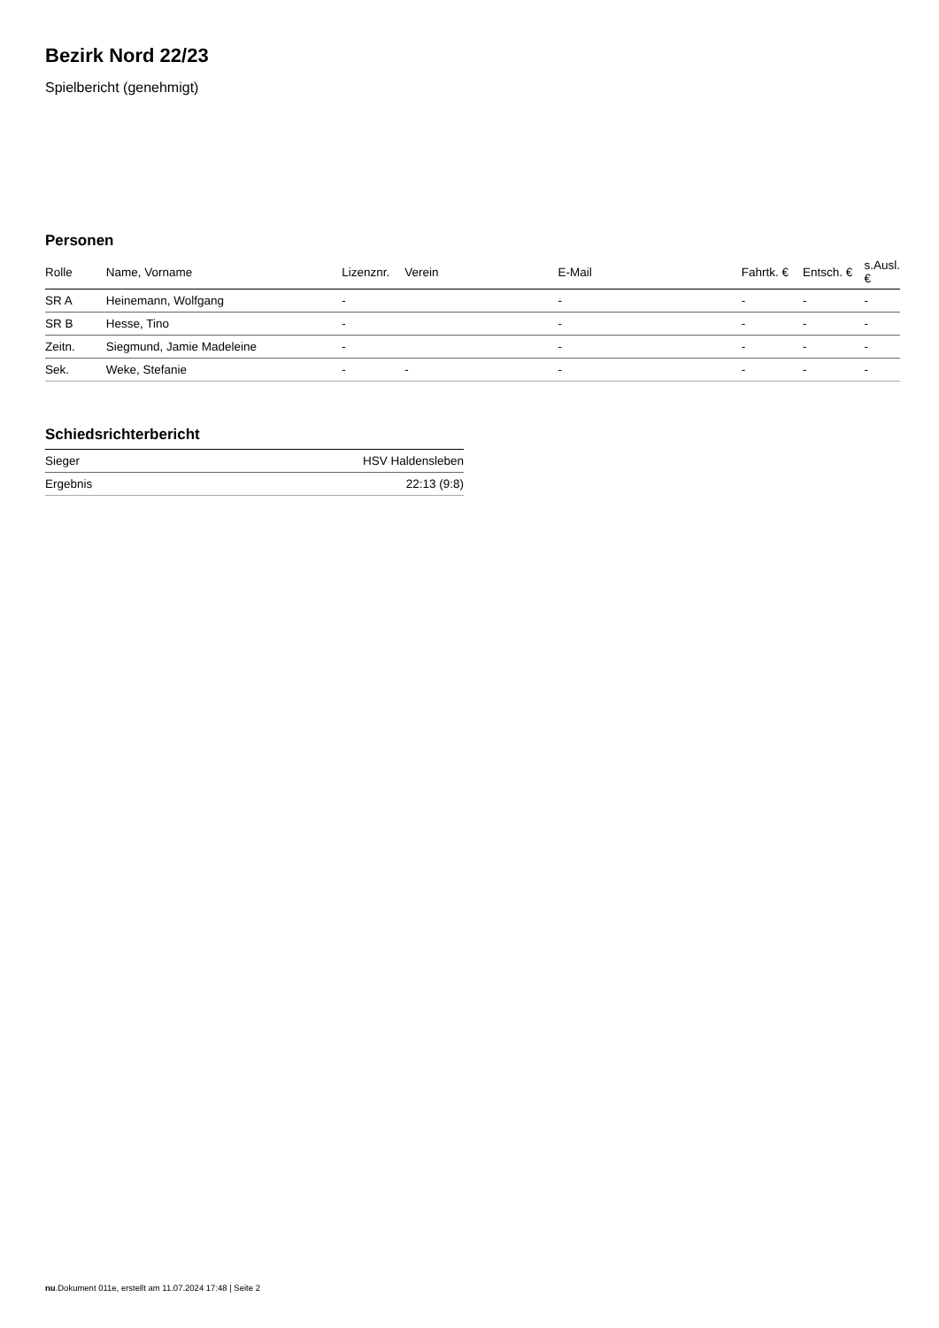Bezirk Nord 22/23
Spielbericht (genehmigt)
Personen
| Rolle | Name, Vorname | Lizenznr. | Verein | E-Mail | Fahrtk. € | Entsch. € | s.Ausl. € |
| --- | --- | --- | --- | --- | --- | --- | --- |
| SR A | Heinemann, Wolfgang | - | | - | - | - | - |
| SR B | Hesse, Tino | - | | - | - | - | - |
| Zeitn. | Siegmund, Jamie Madeleine | - | | - | - | - | - |
| Sek. | Weke, Stefanie | - | - | - | - | - | - |
Schiedsrichterbericht
| Sieger | HSV Haldensleben |
| Ergebnis | 22:13 (9:8) |
nu.Dokument 011e, erstellt am 11.07.2024 17:48 | Seite 2